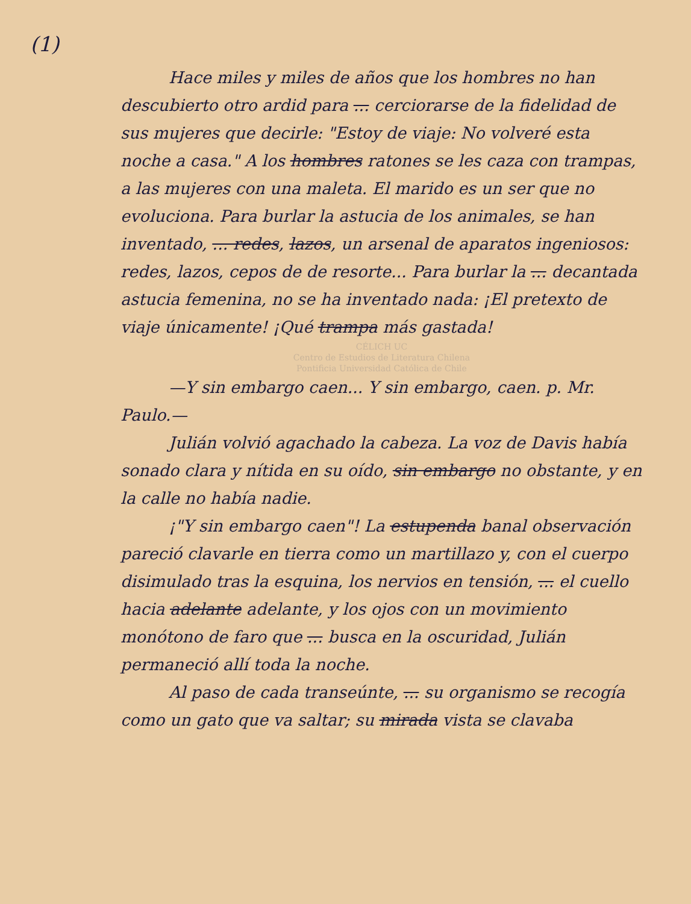(1)
Hace miles y miles de años que los hombres no han descubierto otro ardid para ... cerciorarse de la fidelidad de sus mujeres que decirle: "Estoy de viaje: No volveré esta noche a casa." A los hombres ratones se les caza con trampas, a las mujeres con una maleta. El marido es un ser que no evoluciona. Para burlar la astucia de los animales, se han inventado, ... redes, lazos, un arsenal de aparatos ingeniosos: redes, lazos, cepos de de resorte... Para burlar la ... decantada astucia femenina, no se ha inventado nada: ¡El pretexto de viaje únicamente! ¡Qué trampa más gastada!
CÉLICH UC
Centro de Estudios de Literatura Chilena
Pontificia Universidad Católica de Chile
—Y sin embargo caen... Y sin embargo, caen. p. Mr. Paulo.—
Julián volvió agachado la cabeza. La voz de Davis había sonado clara y nítida en su oído, sin embargo no obstante, y en la calle no había nadie.
¡"Y sin embargo caen"! La estupenda banal observación pareció clavarle en tierra como un martillazo y, con el cuerpo disimulado tras la esquina, los nervios en tensión, ... el cuello hacia adelante adelante, y los ojos con un movimiento monótono de faro que ... busca en la oscuridad, Julián permaneció allí toda la noche.
Al paso de cada transeúnte, ... su organismo se recogía como un gato que va saltar; su mirada vista se clavaba